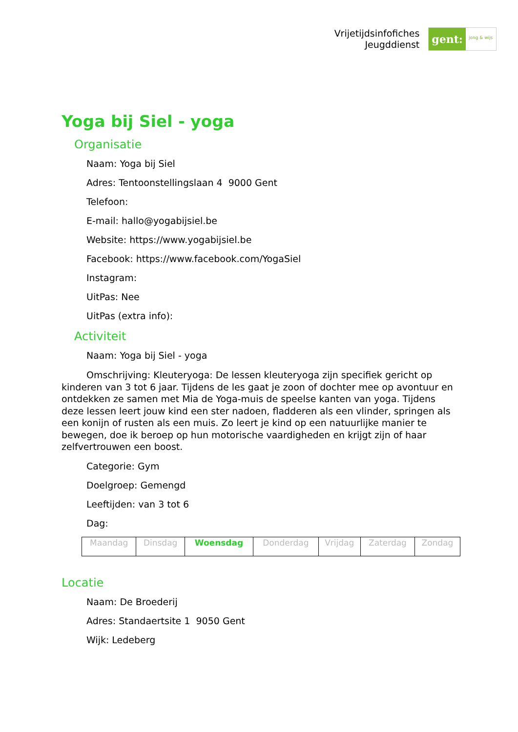Vrijetijdsinfofiches
Jeugddienst
gent:
jong & wijs
Yoga bij Siel - yoga
Organisatie
Naam: Yoga bij Siel
Adres: Tentoonstellingslaan 4 9000 Gent
Telefoon:
E-mail: hallo@yogabijsiel.be
Website: https://www.yogabijsiel.be
Facebook: https://www.facebook.com/YogaSiel
Instagram:
UitPas: Nee
UitPas (extra info):
Activiteit
Naam: Yoga bij Siel - yoga
Omschrijving: Kleuteryoga: De lessen kleuteryoga zijn specifiek gericht op kinderen van 3 tot 6 jaar. Tijdens de les gaat je zoon of dochter mee op avontuur en ontdekken ze samen met Mia de Yoga-muis de speelse kanten van yoga. Tijdens deze lessen leert jouw kind een ster nadoen, fladderen als een vlinder, springen als een konijn of rusten als een muis. Zo leert je kind op een natuurlijke manier te bewegen, doe ik beroep op hun motorische vaardigheden en krijgt zijn of haar zelfvertrouwen een boost.
Categorie: Gym
Doelgroep: Gemengd
Leeftijden: van 3 tot 6
Dag:
| Maandag | Dinsdag | Woensdag | Donderdag | Vrijdag | Zaterdag | Zondag |
Locatie
Naam: De Broederij
Adres: Standaertsite 1 9050 Gent
Wijk: Ledeberg